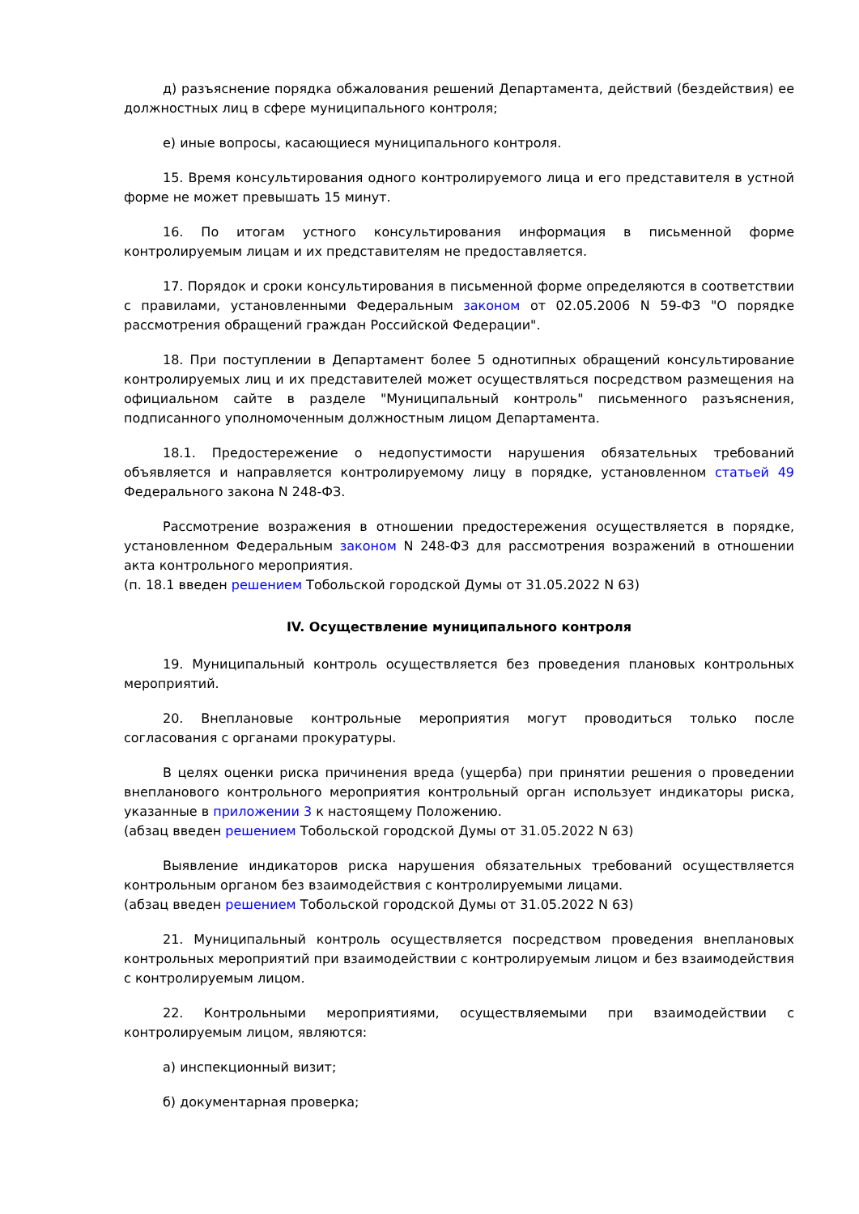д) разъяснение порядка обжалования решений Департамента, действий (бездействия) ее должностных лиц в сфере муниципального контроля;
е) иные вопросы, касающиеся муниципального контроля.
15. Время консультирования одного контролируемого лица и его представителя в устной форме не может превышать 15 минут.
16. По итогам устного консультирования информация в письменной форме контролируемым лицам и их представителям не предоставляется.
17. Порядок и сроки консультирования в письменной форме определяются в соответствии с правилами, установленными Федеральным законом от 02.05.2006 N 59-ФЗ "О порядке рассмотрения обращений граждан Российской Федерации".
18. При поступлении в Департамент более 5 однотипных обращений консультирование контролируемых лиц и их представителей может осуществляться посредством размещения на официальном сайте в разделе "Муниципальный контроль" письменного разъяснения, подписанного уполномоченным должностным лицом Департамента.
18.1. Предостережение о недопустимости нарушения обязательных требований объявляется и направляется контролируемому лицу в порядке, установленном статьей 49 Федерального закона N 248-ФЗ.
Рассмотрение возражения в отношении предостережения осуществляется в порядке, установленном Федеральным законом N 248-ФЗ для рассмотрения возражений в отношении акта контрольного мероприятия.
(п. 18.1 введен решением Тобольской городской Думы от 31.05.2022 N 63)
IV. Осуществление муниципального контроля
19. Муниципальный контроль осуществляется без проведения плановых контрольных мероприятий.
20. Внеплановые контрольные мероприятия могут проводиться только после согласования с органами прокуратуры.
В целях оценки риска причинения вреда (ущерба) при принятии решения о проведении внепланового контрольного мероприятия контрольный орган использует индикаторы риска, указанные в приложении 3 к настоящему Положению.
(абзац введен решением Тобольской городской Думы от 31.05.2022 N 63)
Выявление индикаторов риска нарушения обязательных требований осуществляется контрольным органом без взаимодействия с контролируемыми лицами.
(абзац введен решением Тобольской городской Думы от 31.05.2022 N 63)
21. Муниципальный контроль осуществляется посредством проведения внеплановых контрольных мероприятий при взаимодействии с контролируемым лицом и без взаимодействия с контролируемым лицом.
22. Контрольными мероприятиями, осуществляемыми при взаимодействии с контролируемым лицом, являются:
а) инспекционный визит;
б) документарная проверка;